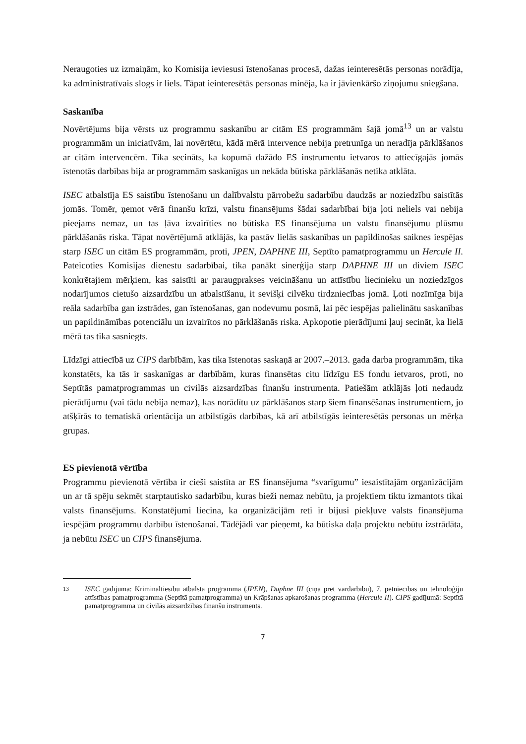Neraugoties uz izmaiņām, ko Komisija ieviesusi īstenošanas procesā, dažas ieinteresētās personas norādīja, ka administratīvais slogs ir liels. Tāpat ieinteresētās personas minēja, ka ir jāvienkāršo ziņojumu sniegšana.
Saskanība
Novērtējums bija vērsts uz programmu saskanību ar citām ES programmām šajā jomā<sup>13</sup> un ar valstu programmām un iniciatīvām, lai novērtētu, kādā mērā intervence nebija pretrunīga un neradīja pārklāšanos ar citām intervencēm. Tika secināts, ka kopumā dažādo ES instrumentu ietvaros to attiecīgajās jomās īstenotās darbības bija ar programmām saskanīgas un nekāda būtiska pārklāšanās netika atklāta.
ISEC atbalstīja ES saistību īstenošanu un dalībvalstu pārrobežu sadarbību daudzās ar noziedzību saistītās jomās. Tomēr, ņemot vērā finanšu krīzi, valstu finansējums šādai sadarbībai bija ļoti neliels vai nebija pieejams nemaz, un tas ļāva izvairīties no būtiska ES finansējuma un valstu finansējumu plūsmu pārklāšanās riska. Tāpat novērtējumā atklājās, ka pastāv lielās saskanības un papildinošas saiknes iespējas starp ISEC un citām ES programmām, proti, JPEN, DAPHNE III, Septīto pamatprogrammu un Hercule II. Pateicoties Komisijas dienestu sadarbībai, tika panākt sinerģija starp DAPHNE III un diviem ISEC konkrētajiem mērķiem, kas saistīti ar paraugprakses veicināšanu un attīstību liecinieku un noziedzīgos nodarījumos cietušo aizsardzību un atbalstīšanu, it sevišķi cilvēku tirdzniecības jomā. Ļoti nozīmīga bija reāla sadarbība gan izstrādes, gan īstenošanas, gan nodevumu posmā, lai pēc iespējas palielinātu saskanības un papildināmības potenciālu un izvairītos no pārklāšanās riska. Apkopotie pierādījumi ļauj secināt, ka lielā mērā tas tika sasniegts.
Līdzīgi attiecībā uz CIPS darbībām, kas tika īstenotas saskaņā ar 2007.–2013. gada darba programmām, tika konstatēts, ka tās ir saskanīgas ar darbībām, kuras finansētas citu līdzīgu ES fondu ietvaros, proti, no Septītās pamatprogrammas un civilās aizsardzības finanšu instrumenta. Patiešām atklājās ļoti nedaudz pierādījumu (vai tādu nebija nemaz), kas norādītu uz pārklāšanos starp šiem finansēšanas instrumentiem, jo atšķīrās to tematiskā orientācija un atbilstīgās darbības, kā arī atbilstīgās ieinteresētās personas un mērķa grupas.
ES pievienotā vērtība
Programmu pievienotā vērtība ir cieši saistīta ar ES finansējuma “svarīgumu” iesaistītajām organizācijām un ar tā spēju sekmēt starptautisko sadarbību, kuras bieži nemaz nebūtu, ja projektiem tiktu izmantots tikai valsts finansējums. Konstatējumi liecina, ka organizācijām reti ir bijusi piekļuve valsts finansējuma iespējām programmu darbību īstenošanai. Tādējādi var pieņemt, ka būtiska daļa projektu nebūtu izstrādāta, ja nebūtu ISEC un CIPS finansējuma.
<sup>13</sup> ISEC gadījumā: Krimināltiesību atbalsta programma (JPEN), Daphne III (cīņa pret vardarbību), 7. pētniecības un tehnoloģiju attīstības pamatprogramma (Septītā pamatprogramma) un Krāpšanas apkarošanas programma (Hercule II). CIPS gadījumā: Septītā pamatprogramma un civilās aizsardzības finanšu instruments.
7